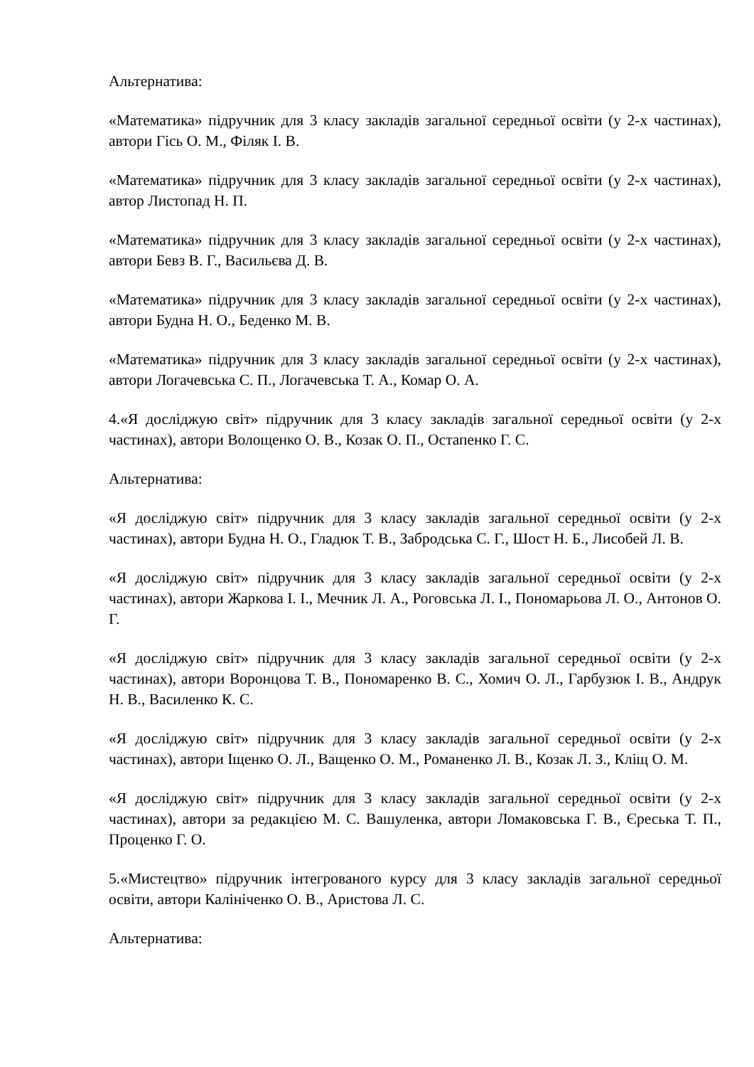Альтернатива:
«Математика» підручник для 3 класу закладів загальної середньої освіти (у 2-х частинах), автори Гісь О. М., Філяк І. В.
«Математика» підручник для 3 класу закладів загальної середньої освіти (у 2-х частинах), автор Листопад Н. П.
«Математика» підручник для 3 класу закладів загальної середньої освіти (у 2-х частинах), автори Бевз В. Г., Васильєва Д. В.
«Математика» підручник для 3 класу закладів загальної середньої освіти (у 2-х частинах), автори Будна Н. О., Беденко М. В.
«Математика» підручник для 3 класу закладів загальної середньої освіти (у 2-х частинах), автори Логачевська С. П., Логачевська Т. А., Комар О. А.
4.«Я досліджую світ» підручник для 3 класу закладів загальної середньої освіти (у 2-х частинах), автори Волощенко О. В., Козак О. П., Остапенко Г. С.
Альтернатива:
«Я досліджую світ» підручник для 3 класу закладів загальної середньої освіти (у 2-х частинах), автори Будна Н. О., Гладюк Т. В., Забродська С. Г., Шост Н. Б., Лисобей Л. В.
«Я досліджую світ» підручник для 3 класу закладів загальної середньої освіти (у 2-х частинах), автори Жаркова І. І., Мечник Л. А., Роговська Л. І., Пономарьова Л. О., Антонов О. Г.
«Я досліджую світ» підручник для 3 класу закладів загальної середньої освіти (у 2-х частинах), автори Воронцова Т. В., Пономаренко В. С., Хомич О. Л., Гарбузюк І. В., Андрук Н. В., Василенко К. С.
«Я досліджую світ» підручник для 3 класу закладів загальної середньої освіти (у 2-х частинах), автори Іщенко О. Л., Ващенко О. М., Романенко Л. В., Козак Л. З., Кліщ О. М.
«Я досліджую світ» підручник для 3 класу закладів загальної середньої освіти (у 2-х частинах), автори за редакцією М. С. Вашуленка, автори Ломаковська Г. В., Єреська Т. П., Проценко Г. О.
5.«Мистецтво» підручник інтегрованого курсу для 3 класу закладів загальної середньої освіти, автори Калініченко О. В., Аристова Л. С.
Альтернатива: